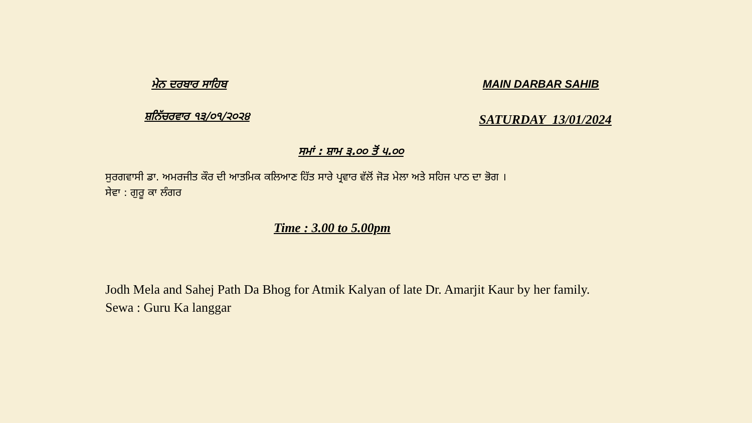ਮੇਨ ਦਰਬਾਰ ਸਾਹਿਬ MAIN DARBAR SAHIB
ਸ਼ਨਿੱਚਰਵਾਰ ੧੩/੦੧/੨੦੨੪
SATURDAY 13/01/2024
ਸਮਾਂ : ਸ਼ਾਮ ੩.੦੦ ਤੋਂ ੫.੦੦
ਸੁਰਗਵਾਸੀ ਡਾ. ਅਮਰਜੀਤ ਕੌਰ ਦੀ ਆਤਮਿਕ ਕਲਿਆਣ ਹਿੱਤ ਸਾਰੇ ਪ੍ਰਵਾਰ ਵੱਲੋਂ ਜੋੜ ਮੇਲਾ ਅਤੇ ਸਹਿਜ ਪਾਠ ਦਾ ਭੋਗ ।
ਸੇਵਾ : ਗੁਰੂ ਕਾ ਲੰਗਰ
Time : 3.00 to 5.00pm
Jodh Mela and Sahej Path Da Bhog for Atmik Kalyan of late Dr. Amarjit Kaur by her family.
Sewa : Guru Ka langgar